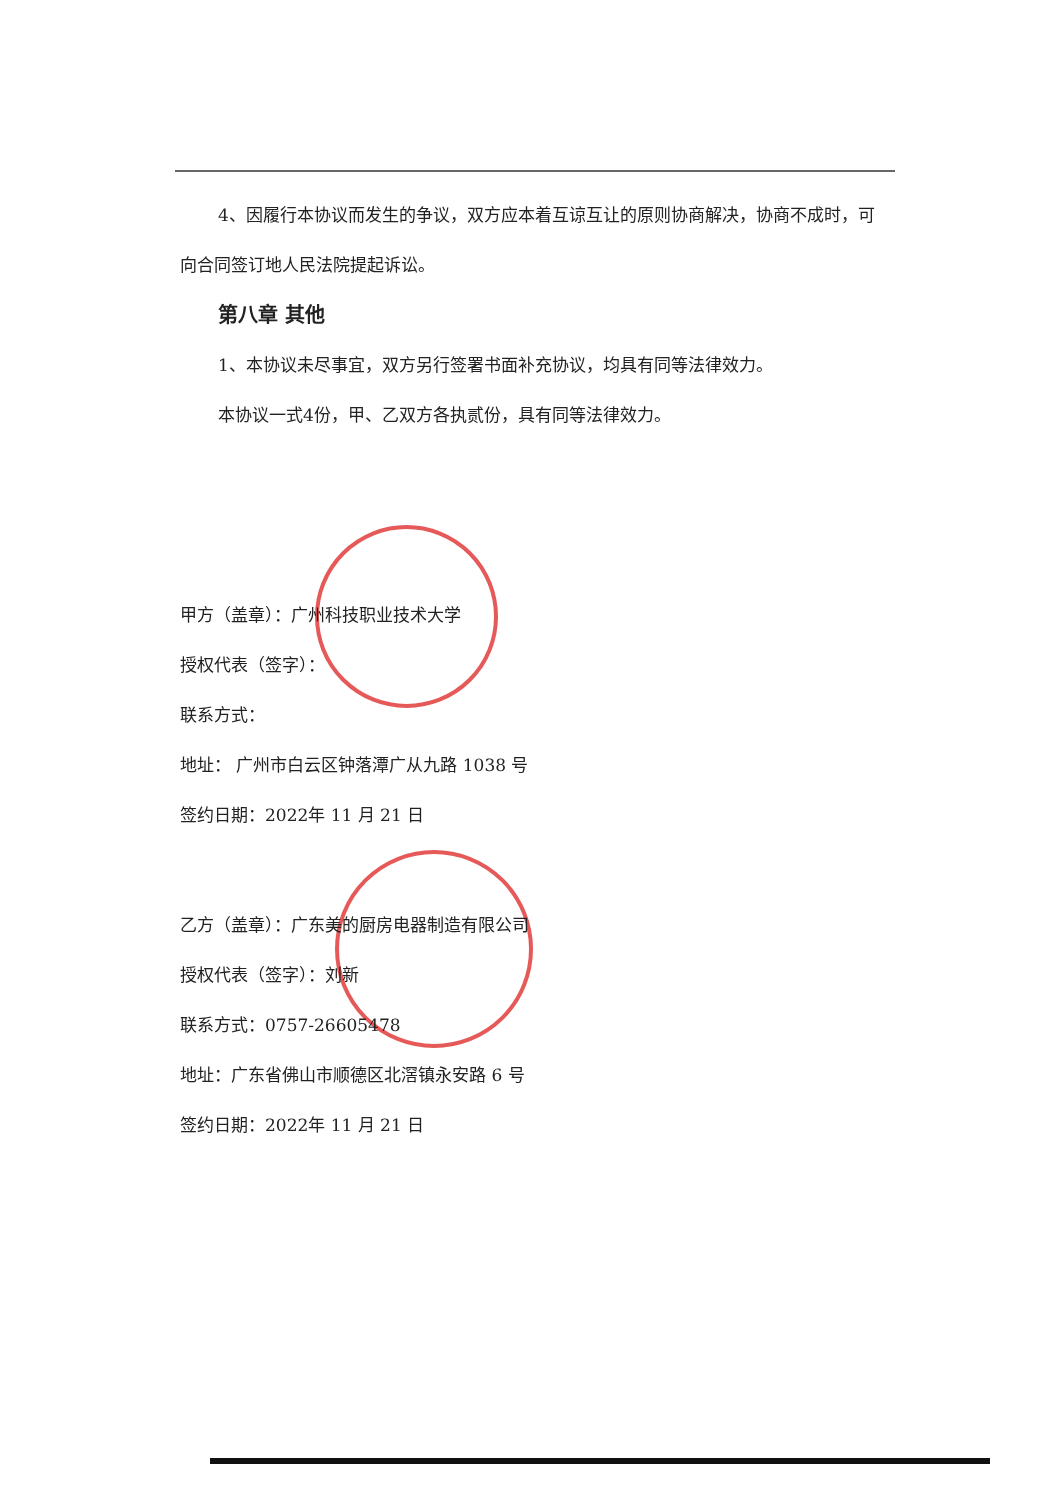4、因履行本协议而发生的争议，双方应本着互谅互让的原则协商解决，协商不成时，可向合同签订地人民法院提起诉讼。
第八章 其他
1、本协议未尽事宜，双方另行签署书面补充协议，均具有同等法律效力。
本协议一式4份，甲、乙双方各执贰份，具有同等法律效力。
甲方（盖章）：广州科技职业技术大学
授权代表（签字）：
联系方式：
地址： 广州市白云区钟落潭广从九路 1038 号
签约日期：2022年 11 月 21 日
乙方（盖章）：广东美的厨房电器制造有限公司
授权代表（签字）：刘新
联系方式：0757-26605478
地址：广东省佛山市顺德区北滘镇永安路 6 号
签约日期：2022年 11 月 21 日